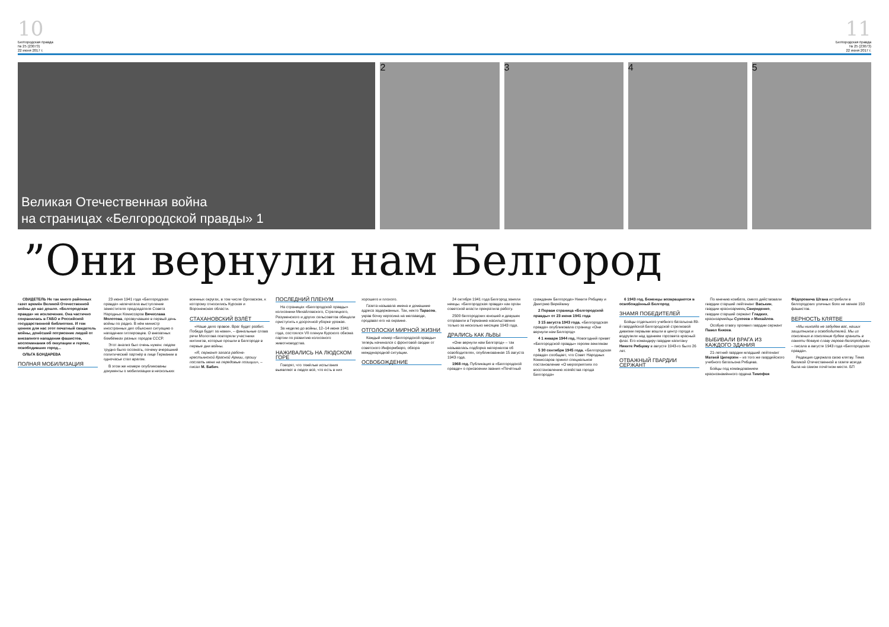10
Белгородская правда
№ 25 (23073)
22 июня 2017 г.
11
Белгородская правда
№ 25 (23073)
22 июня 2017 г.
Великая Отечественная война
на страницах «Белгородской правды» 1
2 3 4 5
”Они вернули нам Белгород
СВИДЕТЕЛЬ Не так много районных газет времён Великой Отечественной войны до нас дошло. «Белгородская правда» не исключение. Она частично сохранилась в ГАБО и Российской государственной библиотеке. И тем ценнее для нас этот печатный свидетель войны, донёсший потрясение людей от внезапного нападения фашистов, воспоминания об оккупации и героях, освободивших город...
ОЛЬГА БОНДАРЕВА
ПОЛНАЯ МОБИЛИЗАЦИЯ
23 июня 1941 года «Белгородская правда» напечатала выступление заместителя председателя Совета Народных Комиссаров Вячеслава Молотова, прозвучавшее в первый день войны по радио. В нём министр иностранных дел объяснил ситуацию о нападении гитлеровцев. О внезапных бомбёжках разных городов СССР.
Этот анализ был очень нужен: людям трудно было осознать, почему вчерашний политический партнёр в лице Германии в одночасье стал врагом.
В этом же номере опубликованы документы о мобилизации в нескольких военных округах, в том числе Орловском, к которому относились Курская и Воронежская области.
СТАХАНОВСКИЙ ВЗЛЁТ
«Наше дело правое. Враг будет разбит. Победа будет за нами», – финальные слова речи Молотова повторяли участники митингов, которые прошли в Белгороде в первые дни войны.
«Я, сержант запаса рабоче-крестьянской Красной Армии, прошу послать меня на передовые позиции», – писал М. Бабич.
ПОСЛЕДНИЙ ПЛЕНУМ
На страницах «Белгородской правды» колхозники Михайловского, Стрелецкого, Разуменского и других сельсоветов обещали приступить к досрочной уборке урожая.
За неделю до войны, 12–14 июня 1941 года, состоялся VII пленум Курского обкома партии по развитию колхозного животноводства.
НАЖИВАЛИСЬ НА ЛЮДСКОМ ГОРЕ
Говорят, что тяжёлые испытания выявляют в людях всё, что есть в них хорошего и плохого.
Газета называла имена и домашние адреса задержанных. Так, некто Тарасов, украв бочку керосина на мелзаводе, продавал его на окраине.
ОТГОЛОСКИ МИРНОЙ ЖИЗНИ
Каждый номер «Белгородской правды» теперь начинался с фронтовой сводки от советского Информбюро, обзора международной ситуации.
ОСВОБОЖДЕНИЕ
24 октября 1941 года Белгород заняли немцы. «Белгородская правда» как орган советской власти прекратила работу.
2500 белгородских юношей и девушек отправили в Германию насильственно только за несколько месяцев 1943 года.
ДРАЛИСЬ КАК ЛЬВЫ
«Они вернули нам Белгород» – так называлась подборка материалов об освободителях, опубликованная 15 августа 1943 года.
1968 год. Публикация в «Белгородской правде» о присвоении звания «Почётный гражданин Белгорода» Никите Рябцеву и Дмитрию Верейкину
2 Первая страница «Белгородской правды» от 23 июня 1941 года
3 15 августа 1943 года. «Белгородская правда» опубликовала страницу «Они вернули нам Белгород»
4 1 января 1944 год. Новогодний привет «Белгородской правды» героям-землякам
5 30 сентября 1945 года. «Белгородская правда» сообщает, что Совет Народных Комиссаров принял специальное постановление «О мероприятиях по восстановлению хозяйства города Белгорода»
6 1943 год. Беженцы возвращаются в освобождённый Белгород
ЗНАМЯ ПОБЕДИТЕЛЕЙ
Бойцы отдельного учебного батальона 89-й гвардейской Белгородской стрелковой дивизии первыми вошли в центр города и водрузили над зданием горсовета красный флаг. Его командиру гвардии капитану Никите Рябцеву в августе 1943-го было 26 лет.
ОТВАЖНЫЙ ГВАРДИИ СЕРЖАНТ
По мнению комбата, смело действовали гвардии старший лейтенант Васькин, гвардии красноармеец Свириденко, гвардии старший сержант Гладких, красноармейцы Сухоеев и Михайлов.
Особую отвагу проявил гвардии сержант Павел Князев.
ВЫБИВАЛИ ВРАГА ИЗ КАЖДОГО ЗДАНИЯ
21-летний гвардии младший лейтенант Матвей Циперзон – из того же гвардейского учебного батальона Рябцева.
Бойцы под командованием краснознамённого ордена Тимофея Фёдоровича Штана истребили в белгородских уличных боях не менее 150 фашистов.
ВЕРНОСТЬ КЛЯТВЕ
«Мы никогда не забудем вас, наших защитников и освободителей. Мы из поколения в поколение будем хранить в памяти боевую славу героев-белгородцев», – писала в августе 1943 года «Белгородская правда».
Редакция сдержала свою клятву. Тема Великой Отечественной в газете всегда была на самом почётном месте. БП